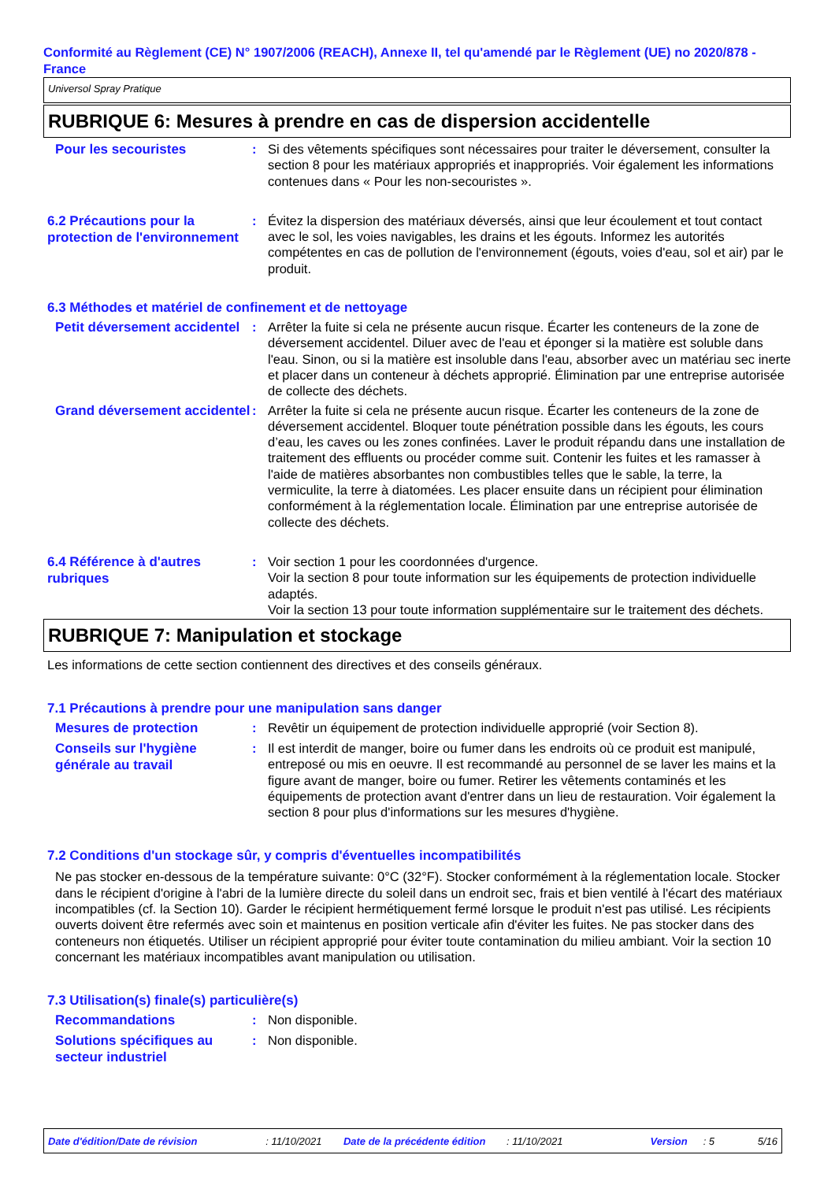Conformité au Règlement (CE) N° 1907/2006 (REACH), Annexe II, tel qu'amendé par le Règlement (UE) no 2020/878 - France
Universol Spray Pratique
RUBRIQUE 6: Mesures à prendre en cas de dispersion accidentelle
Pour les secouristes
: Si des vêtements spécifiques sont nécessaires pour traiter le déversement, consulter la section 8 pour les matériaux appropriés et inappropriés. Voir également les informations contenues dans « Pour les non-secouristes ».
6.2 Précautions pour la protection de l'environnement
: Évitez la dispersion des matériaux déversés, ainsi que leur écoulement et tout contact avec le sol, les voies navigables, les drains et les égouts. Informez les autorités compétentes en cas de pollution de l'environnement (égouts, voies d'eau, sol et air) par le produit.
6.3 Méthodes et matériel de confinement et de nettoyage
Petit déversement accidentel
: Arrêter la fuite si cela ne présente aucun risque. Écarter les conteneurs de la zone de déversement accidentel. Diluer avec de l'eau et éponger si la matière est soluble dans l'eau. Sinon, ou si la matière est insoluble dans l'eau, absorber avec un matériau sec inerte et placer dans un conteneur à déchets approprié. Élimination par une entreprise autorisée de collecte des déchets.
Grand déversement accidentel
: Arrêter la fuite si cela ne présente aucun risque. Écarter les conteneurs de la zone de déversement accidentel. Bloquer toute pénétration possible dans les égouts, les cours d’eau, les caves ou les zones confinées. Laver le produit répandu dans une installation de traitement des effluents ou procéder comme suit. Contenir les fuites et les ramasser à l'aide de matières absorbantes non combustibles telles que le sable, la terre, la vermiculite, la terre à diatomées. Les placer ensuite dans un récipient pour élimination conformément à la réglementation locale. Élimination par une entreprise autorisée de collecte des déchets.
6.4 Référence à d'autres rubriques
: Voir section 1 pour les coordonnées d'urgence.
Voir la section 8 pour toute information sur les équipements de protection individuelle adaptés.
Voir la section 13 pour toute information supplémentaire sur le traitement des déchets.
RUBRIQUE 7: Manipulation et stockage
Les informations de cette section contiennent des directives et des conseils généraux.
7.1 Précautions à prendre pour une manipulation sans danger
Mesures de protection
: Revêtir un équipement de protection individuelle approprié (voir Section 8).
Conseils sur l'hygiène générale au travail
: Il est interdit de manger, boire ou fumer dans les endroits où ce produit est manipulé, entreposé ou mis en oeuvre. Il est recommandé au personnel de se laver les mains et la figure avant de manger, boire ou fumer. Retirer les vêtements contaminés et les équipements de protection avant d'entrer dans un lieu de restauration. Voir également la section 8 pour plus d'informations sur les mesures d'hygiène.
7.2 Conditions d'un stockage sûr, y compris d'éventuelles incompatibilités
Ne pas stocker en-dessous de la température suivante: 0°C (32°F). Stocker conformément à la réglementation locale. Stocker dans le récipient d'origine à l'abri de la lumière directe du soleil dans un endroit sec, frais et bien ventilé à l'écart des matériaux incompatibles (cf. la Section 10). Garder le récipient hermétiquement fermé lorsque le produit n'est pas utilisé. Les récipients ouverts doivent être refermés avec soin et maintenus en position verticale afin d'éviter les fuites. Ne pas stocker dans des conteneurs non étiquetés. Utiliser un récipient approprié pour éviter toute contamination du milieu ambiant. Voir la section 10 concernant les matériaux incompatibles avant manipulation ou utilisation.
7.3 Utilisation(s) finale(s) particulière(s)
Recommandations
: Non disponible.
Solutions spécifiques au secteur industriel
: Non disponible.
Date d'édition/Date de révision: 11/10/2021 Date de la précédente édition: 11/10/2021 Version: 5 5/16